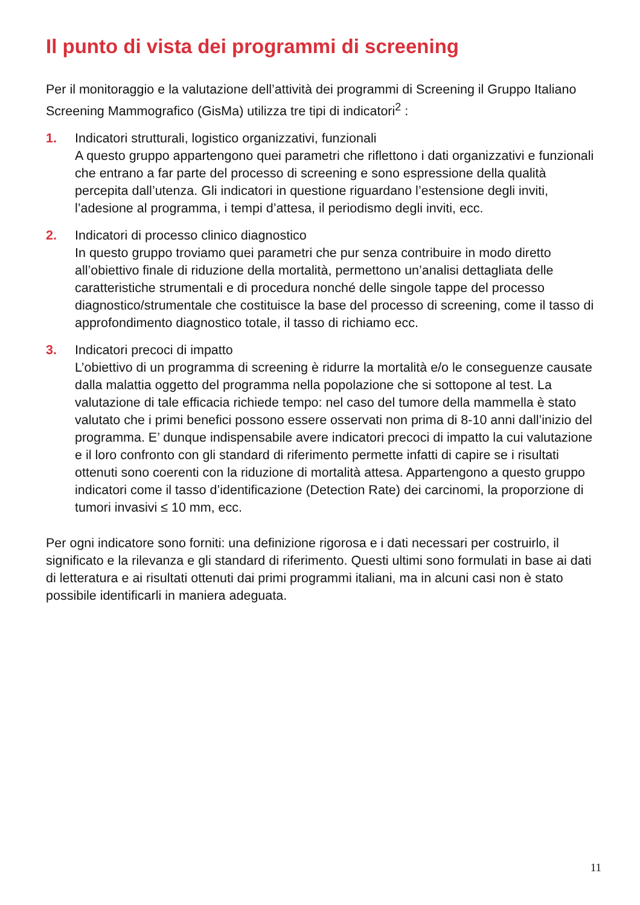Il punto di vista dei programmi di screening
Per il monitoraggio e la valutazione dell’attività dei programmi di Screening il Gruppo Italiano Screening Mammografico (GisMa) utilizza tre tipi di indicatori<sup>2</sup> :
1. Indicatori strutturali, logistico organizzativi, funzionali
A questo gruppo appartengono quei parametri che riflettono i dati organizzativi e funzionali che entrano a far parte del processo di screening e sono espressione della qualità percepita dall’utenza. Gli indicatori in questione riguardano l’estensione degli inviti, l’adesione al programma, i tempi d’attesa, il periodismo degli inviti, ecc.
2. Indicatori di processo clinico diagnostico
In questo gruppo troviamo quei parametri che pur senza contribuire in modo diretto all’obiettivo finale di riduzione della mortalità, permettono un’analisi dettagliata delle caratteristiche strumentali e di procedura nonché delle singole tappe del processo diagnostico/strumentale che costituisce la base del processo di screening, come il tasso di approfondimento diagnostico totale, il tasso di richiamo ecc.
3. Indicatori precoci di impatto
L’obiettivo di un programma di screening è ridurre la mortalità e/o le conseguenze causate dalla malattia oggetto del programma nella popolazione che si sottopone al test. La valutazione di tale efficacia richiede tempo: nel caso del tumore della mammella è stato valutato che i primi benefici possono essere osservati non prima di 8-10 anni dall’inizio del programma. E’ dunque indispensabile avere indicatori precoci di impatto la cui valutazione e il loro confronto con gli standard di riferimento permette infatti di capire se i risultati ottenuti sono coerenti con la riduzione di mortalità attesa. Appartengono a questo gruppo indicatori come il tasso d’identificazione (Detection Rate) dei carcinomi, la proporzione di tumori invasivi ≤ 10 mm, ecc.
Per ogni indicatore sono forniti: una definizione rigorosa e i dati necessari per costruirlo, il significato e la rilevanza e gli standard di riferimento. Questi ultimi sono formulati in base ai dati di letteratura e ai risultati ottenuti dai primi programmi italiani, ma in alcuni casi non è stato possibile identificarli in maniera adeguata.
11